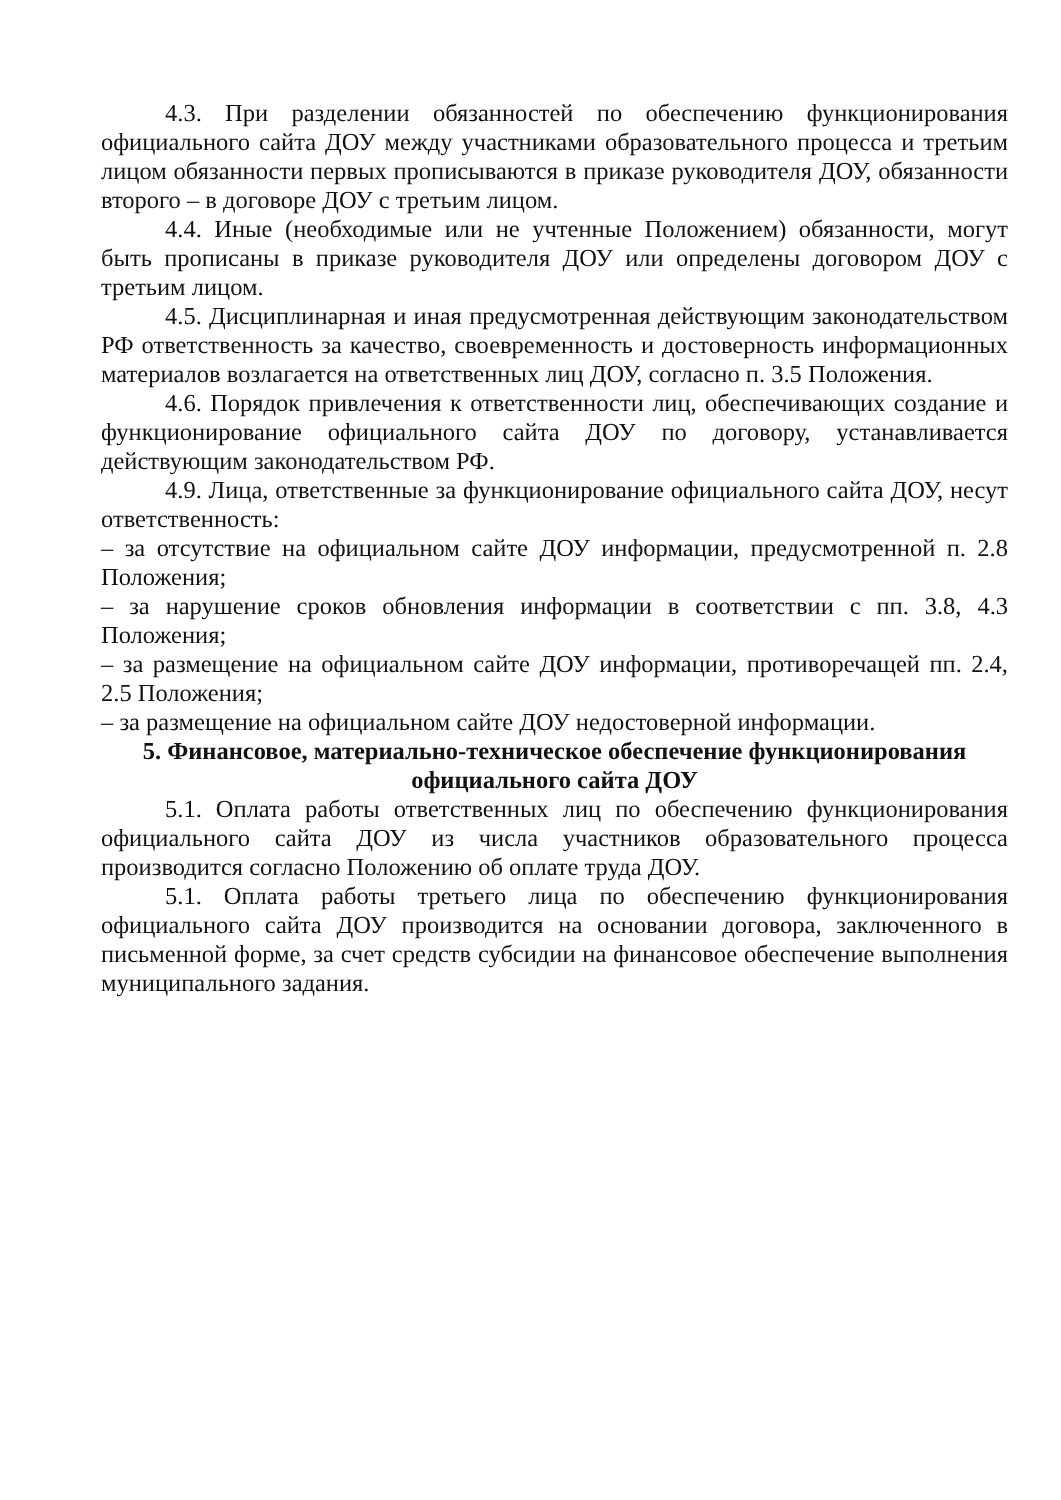4.3. При разделении обязанностей по обеспечению функционирования официального сайта ДОУ между участниками образовательного процесса и третьим лицом обязанности первых прописываются в приказе руководителя ДОУ, обязанности второго – в договоре ДОУ с третьим лицом.
4.4. Иные (необходимые или не учтенные Положением) обязанности, могут быть прописаны в приказе руководителя ДОУ или определены договором ДОУ с третьим лицом.
4.5. Дисциплинарная и иная предусмотренная действующим законодательством РФ ответственность за качество, своевременность и достоверность информационных материалов возлагается на ответственных лиц ДОУ, согласно п. 3.5 Положения.
4.6. Порядок привлечения к ответственности лиц, обеспечивающих создание и функционирование официального сайта ДОУ по договору, устанавливается действующим законодательством РФ.
4.9. Лица, ответственные за функционирование официального сайта ДОУ, несут ответственность:
– за отсутствие на официальном сайте ДОУ информации, предусмотренной п. 2.8 Положения;
– за нарушение сроков обновления информации в соответствии с пп. 3.8, 4.3 Положения;
– за размещение на официальном сайте ДОУ информации, противоречащей пп. 2.4, 2.5 Положения;
– за размещение на официальном сайте ДОУ недостоверной информации.
5. Финансовое, материально-техническое обеспечение функционирования официального сайта ДОУ
5.1. Оплата работы ответственных лиц по обеспечению функционирования официального сайта ДОУ из числа участников образовательного процесса производится согласно Положению об оплате труда ДОУ.
5.1. Оплата работы третьего лица по обеспечению функционирования официального сайта ДОУ производится на основании договора, заключенного в письменной форме, за счет средств субсидии на финансовое обеспечение выполнения муниципального задания.